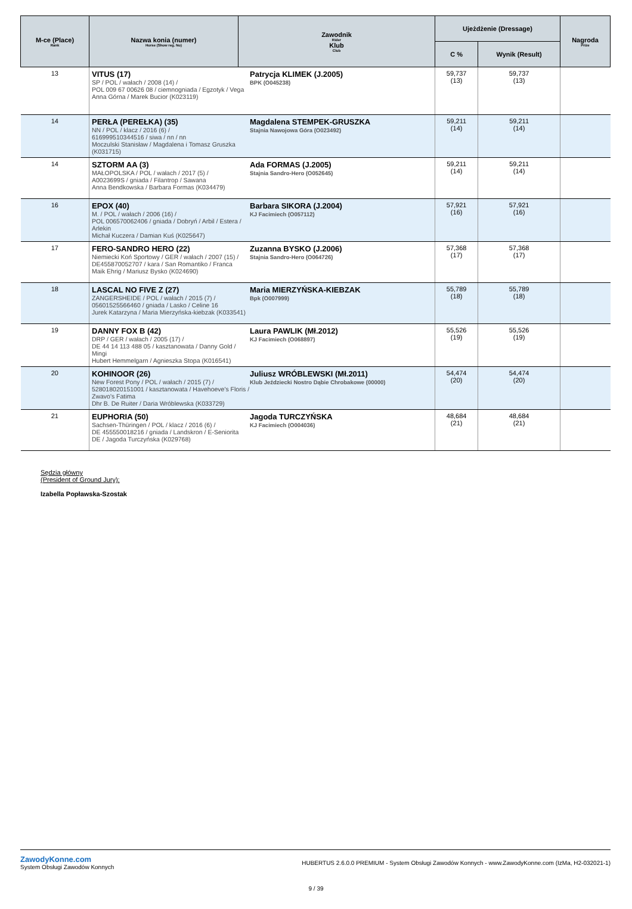| M-ce (Place) Rank | Nazwa konia (numer) Horse (Show reg. No) | Zawodnik Rider Klub Club | Ujeżdżenie (Dressage) | | Nagroda Prize |
| --- | --- | --- | --- | --- | --- |
| | | | C % | Wynik (Result) | |
| 13 | VITUS (17) SP / POL / wałach / 2008 (14) / POL 009 67 00626 08 / ciemnogniada / Egzotyk / Vega Anna Górna / Marek Bucior (K023119) Patrycja KLIMEK (J.2005) BPK (O045238) | | 59,737 (13) | 59,737 (13) | |
| 14 | PERŁA (PEREŁKA) (35) NN / POL / klacz / 2016 (6) / 616999510344516 / siwa / nn / nn Moczulski Stanisław / Magdalena i Tomasz Gruszka (K031715) Magdalena STEMPEK-GRUSZKA Stajnia Nawojowa Góra (O023492) | | 59,211 (14) | 59,211 (14) | |
| 14 | SZTORM AA (3) MAŁOPOLSKA / POL / wałach / 2017 (5) / A0023699S / gniada / Filantrop / Sawana Anna Bendkowska / Barbara Formas (K034479) Ada FORMAS (J.2005) Stajnia Sandro-Hero (O052645) | | 59,211 (14) | 59,211 (14) | |
| 16 | EPOX (40) M. / POL / wałach / 2006 (16) / POL 006570062406 / gniada / Dobryń / Arbil / Estera / Arlekin Michał Kuczera / Damian Kuś (K025647) Barbara SIKORA (J.2004) KJ Facimiech (O057112) | | 57,921 (16) | 57,921 (16) | |
| 17 | FERO-SANDRO HERO (22) Niemiecki Koń Sportowy / GER / wałach / 2007 (15) / DE455870052707 / kara / San Romantiko / Franca Maik Ehrig / Mariusz Bysko (K024690) Zuzanna BYSKO (J.2006) Stajnia Sandro-Hero (O064726) | | 57,368 (17) | 57,368 (17) | |
| 18 | LASCAL NO FIVE Z (27) ZANGERSHEIDE / POL / wałach / 2015 (7) / 05601525566460 / gniada / Lasko / Celine 16 Jurek Katarzyna / Maria Mierzyńska-kiebzak (K033541) Maria MIERZYŃSKA-KIEBZAK Bpk (O007999) | | 55,789 (18) | 55,789 (18) | |
| 19 | DANNY FOX B (42) DRP / GER / wałach / 2005 (17) / DE 44 14 113 488 05 / kasztanowata / Danny Gold / Mingi Hubert Hemmelgarn / Agnieszka Stopa (K016541) Laura PAWLIK (Mł.2012) KJ Facimiech (O068897) | | 55,526 (19) | 55,526 (19) | |
| 20 | KOHINOOR (26) New Forest Pony / POL / wałach / 2015 (7) / 528018020151001 / kasztanowata / Havehoeve's Floris / Zwavo's Fatima Dhr B. De Ruiter / Daria Wróblewska (K033729) Juliusz WRÓBLEWSKI (Mł.2011) Klub Jeździecki Nostro Dąbie Chrobakowe (00000) | | 54,474 (20) | 54,474 (20) | |
| 21 | EUPHORIA (50) Sachsen-Thüringen / POL / klacz / 2016 (6) / DE 455550018216 / gniada / Landskron / E-Seniorita DE / Jagoda Turczyńska (K029768) Jagoda TURCZYŃSKA KJ Facimiech (O004036) | | 48,684 (21) | 48,684 (21) | |
Sędzia główny
(President of Ground Jury):
Izabella Popławska-Szostak
ZawodyKonne.com
System Obsługi Zawodów Konnych
HUBERTUS 2.6.0.0 PREMIUM - System Obsługi Zawodów Konnych - www.ZawodyKonne.com (IzMa, H2-032021-1)
9 / 39